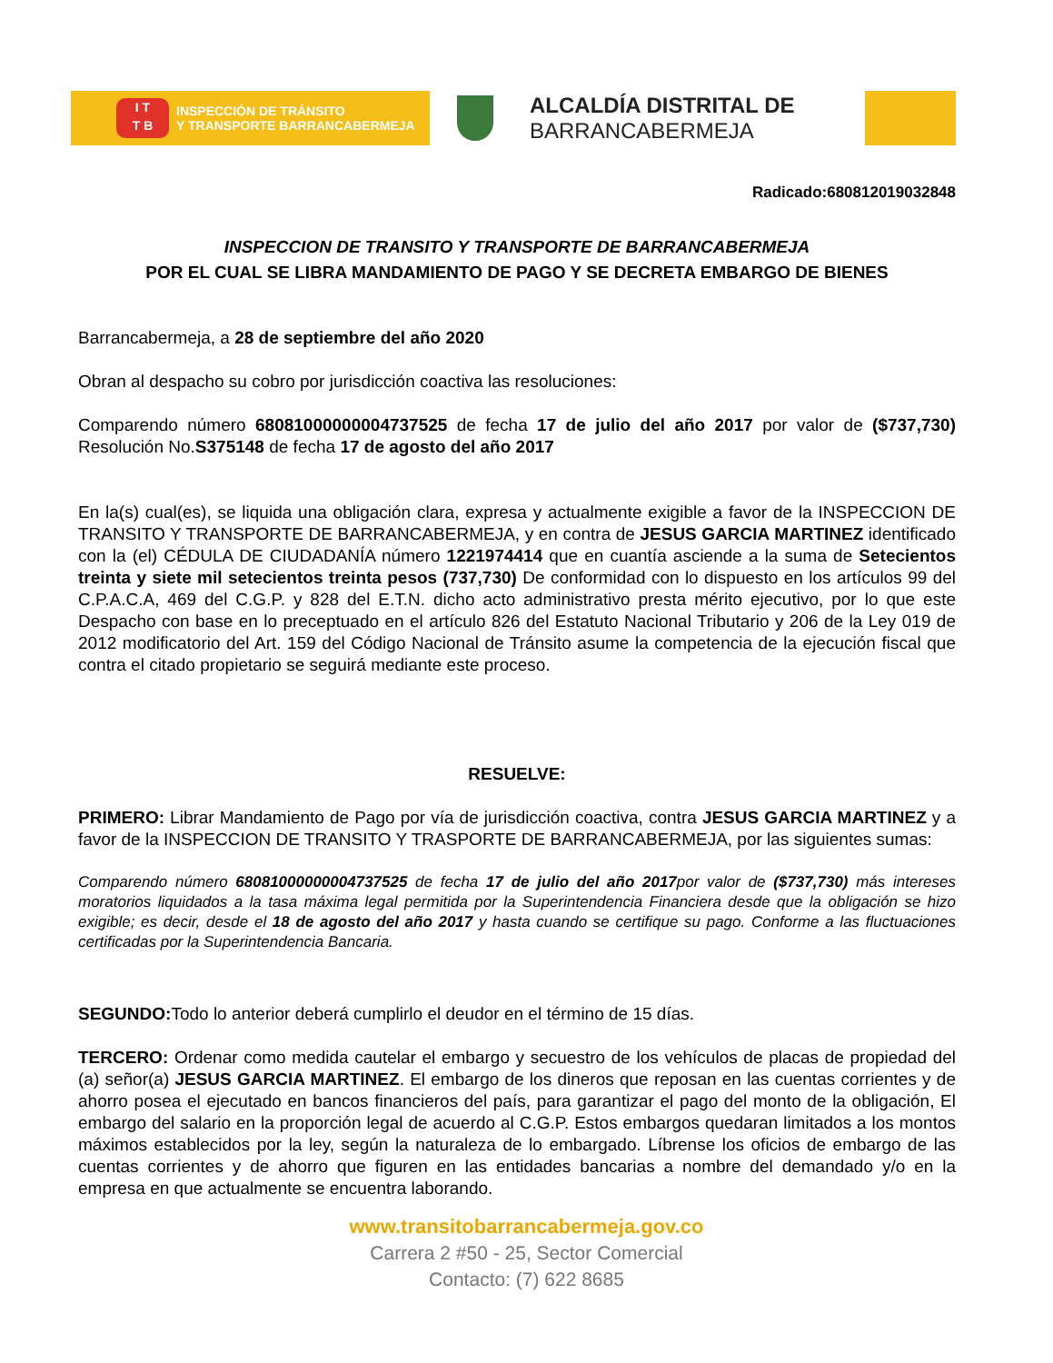I T
T B
INSPECCIÓN DE TRÁNSITO
Y TRANSPORTE BARRANCABERMEJA
ALCALDÍA DISTRITAL DE
BARRANCABERMEJA
Radicado:680812019032848
INSPECCION DE TRANSITO Y TRANSPORTE DE BARRANCABERMEJA
POR EL CUAL SE LIBRA MANDAMIENTO DE PAGO Y SE DECRETA EMBARGO DE BIENES
Barrancabermeja, a 28 de septiembre del año 2020
Obran al despacho su cobro por jurisdicción coactiva las resoluciones:
Comparendo número 68081000000004737525 de fecha 17 de julio del año 2017 por valor de ($737,730) Resolución No.S375148 de fecha 17 de agosto del año 2017
En la(s) cual(es), se liquida una obligación clara, expresa y actualmente exigible a favor de la INSPECCION DE TRANSITO Y TRANSPORTE DE BARRANCABERMEJA, y en contra de JESUS GARCIA MARTINEZ identificado con la (el) CÉDULA DE CIUDADANÍA número 1221974414 que en cuantía asciende a la suma de Setecientos treinta y siete mil setecientos treinta pesos (737,730) De conformidad con lo dispuesto en los artículos 99 del C.P.A.C.A, 469 del C.G.P. y 828 del E.T.N. dicho acto administrativo presta mérito ejecutivo, por lo que este Despacho con base en lo preceptuado en el artículo 826 del Estatuto Nacional Tributario y 206 de la Ley 019 de 2012 modificatorio del Art. 159 del Código Nacional de Tránsito asume la competencia de la ejecución fiscal que contra el citado propietario se seguirá mediante este proceso.
RESUELVE:
PRIMERO: Librar Mandamiento de Pago por vía de jurisdicción coactiva, contra JESUS GARCIA MARTINEZ y a favor de la INSPECCION DE TRANSITO Y TRASPORTE DE BARRANCABERMEJA, por las siguientes sumas:
Comparendo número 68081000000004737525 de fecha 17 de julio del año 2017por valor de ($737,730) más intereses moratorios liquidados a la tasa máxima legal permitida por la Superintendencia Financiera desde que la obligación se hizo exigible; es decir, desde el 18 de agosto del año 2017 y hasta cuando se certifique su pago. Conforme a las fluctuaciones certificadas por la Superintendencia Bancaria.
SEGUNDO: Todo lo anterior deberá cumplirlo el deudor en el término de 15 días.
TERCERO: Ordenar como medida cautelar el embargo y secuestro de los vehículos de placas de propiedad del (a) señor(a) JESUS GARCIA MARTINEZ. El embargo de los dineros que reposan en las cuentas corrientes y de ahorro posea el ejecutado en bancos financieros del país, para garantizar el pago del monto de la obligación, El embargo del salario en la proporción legal de acuerdo al C.G.P. Estos embargos quedaran limitados a los montos máximos establecidos por la ley, según la naturaleza de lo embargado. Líbrense los oficios de embargo de las cuentas corrientes y de ahorro que figuren en las entidades bancarias a nombre del demandado y/o en la empresa en que actualmente se encuentra laborando.
www.transitobarrancabermeja.gov.co
Carrera 2 #50 - 25, Sector Comercial
Contacto: (7) 622 8685